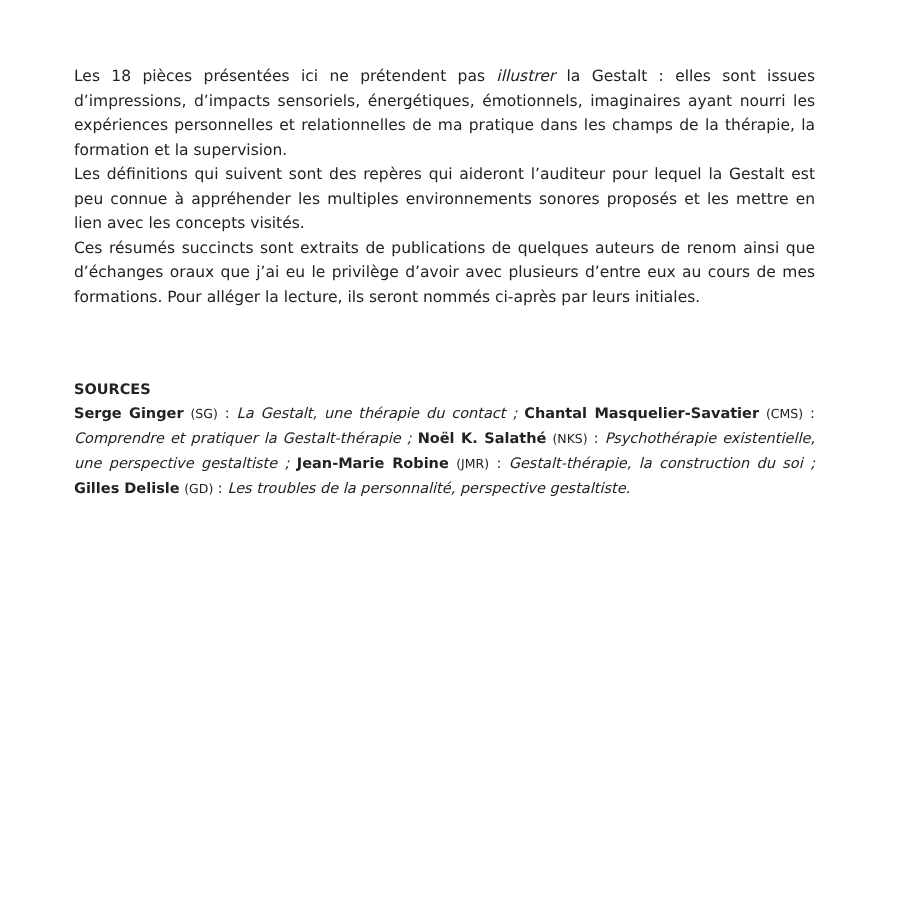Les 18 pièces présentées ici ne prétendent pas illustrer la Gestalt : elles sont issues d’impressions, d’impacts sensoriels, énergétiques, émotionnels, imaginaires ayant nourri les expériences personnelles et relationnelles de ma pratique dans les champs de la thérapie, la formation et la supervision.
Les définitions qui suivent sont des repères qui aideront l’auditeur pour lequel la Gestalt est peu connue à appréhender les multiples environnements sonores proposés et les mettre en lien avec les concepts visités.
Ces résumés succincts sont extraits de publications de quelques auteurs de renom ainsi que d’échanges oraux que j’ai eu le privilège d’avoir avec plusieurs d’entre eux au cours de mes formations. Pour alléger la lecture, ils seront nommés ci-après par leurs initiales.
SOURCES
Serge Ginger (SG) : La Gestalt, une thérapie du contact ; Chantal Masquelier-Savatier (CMS) : Comprendre et pratiquer la Gestalt-thérapie ; Noël K. Salathé (NKS) : Psychothérapie existentielle, une perspective gestaltiste ; Jean-Marie Robine (JMR) : Gestalt-thérapie, la construction du soi ; Gilles Delisle (GD) : Les troubles de la personnalité, perspective gestaltiste.